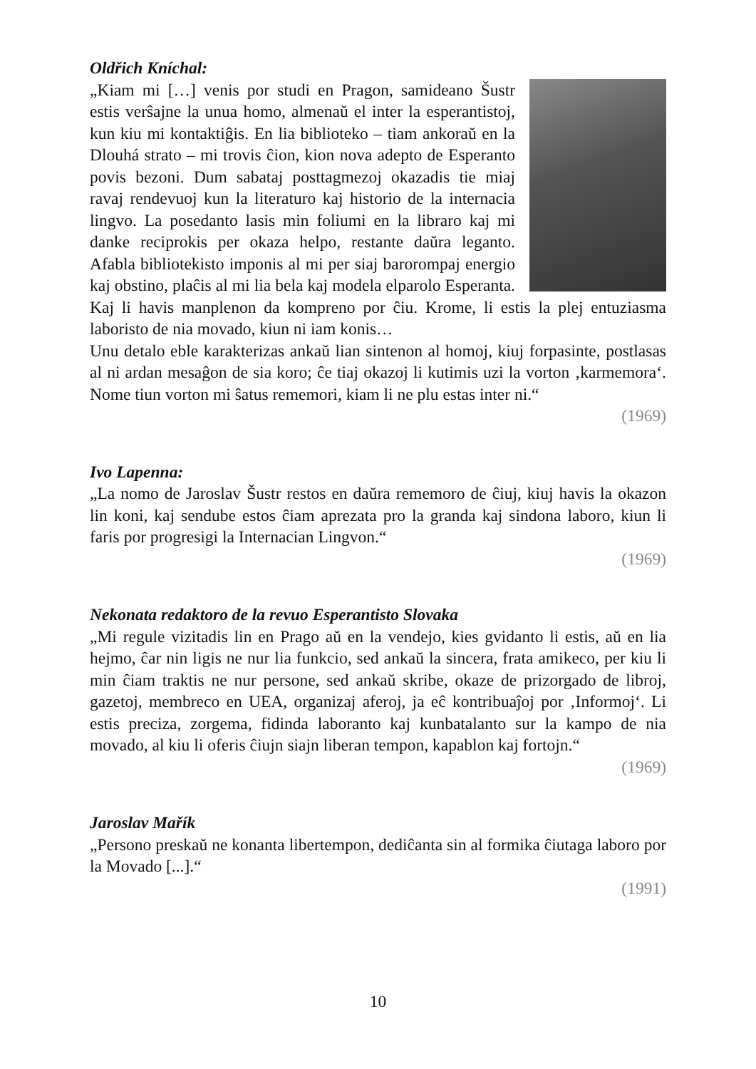Oldřich Kníchal:
„Kiam mi […] venis por studi en Pragon, samideano Šustr estis verŝajne la unua homo, almenaŭ el inter la esperantistoj, kun kiu mi kontaktiĝis. En lia biblioteko – tiam ankoraŭ en la Dlouhá strato – mi trovis ĉion, kion nova adepto de Esperanto povis bezoni. Dum sabataj posttagmezoj okazadis tie miaj ravaj rendevuoj kun la literaturo kaj historio de la internacia lingvo. La posedanto lasis min foliumi en la libraro kaj mi danke reciprokis per okaza helpo, restante daŭra leganto. Afabla bibliotekisto imponis al mi per siaj barorompaj energio kaj obstino, plaĉis al mi lia bela kaj modela elparolo Esperanta. Kaj li havis manplenon da kompreno por ĉiu. Krome, li estis la plej entuziasma laboristo de nia movado, kiun ni iam konis…
Unu detalo eble karakterizas ankaŭ lian sintenon al homoj, kiuj forpasinte, postlasas al ni ardan mesaĝon de sia koro; ĉe tiaj okazoj li kutimis uzi la vorton ‚karmemora‘. Nome tiun vorton mi ŝatus rememori, kiam li ne plu estas inter ni.“
(1969)
Ivo Lapenna:
„La nomo de Jaroslav Šustr restos en daŭra rememoro de ĉiuj, kiuj havis la okazon lin koni, kaj sendube estos ĉiam aprezata pro la granda kaj sindona laboro, kiun li faris por progresigi la Internacian Lingvon.“
(1969)
Nekonata redaktoro de la revuo Esperantisto Slovaka
„Mi regule vizitadis lin en Prago aŭ en la vendejo, kies gvidanto li estis, aŭ en lia hejmo, ĉar nin ligis ne nur lia funkcio, sed ankaŭ la sincera, frata amikeco, per kiu li min ĉiam traktis ne nur persone, sed ankaŭ skribe, okaze de prizorgado de libroj, gazetoj, membreco en UEA, organizaj aferoj, ja eĉ kontribuaĵoj por ‚Informoj‘. Li estis preciza, zorgema, fidinda laboranto kaj kunbatalanto sur la kampo de nia movado, al kiu li oferis ĉiujn siajn liberan tempon, kapablon kaj fortojn.“
(1969)
Jaroslav Mařík
„Persono preskaŭ ne konanta libertempon, dediĉanta sin al formika ĉiutaga laboro por la Movado [...].“
(1991)
10